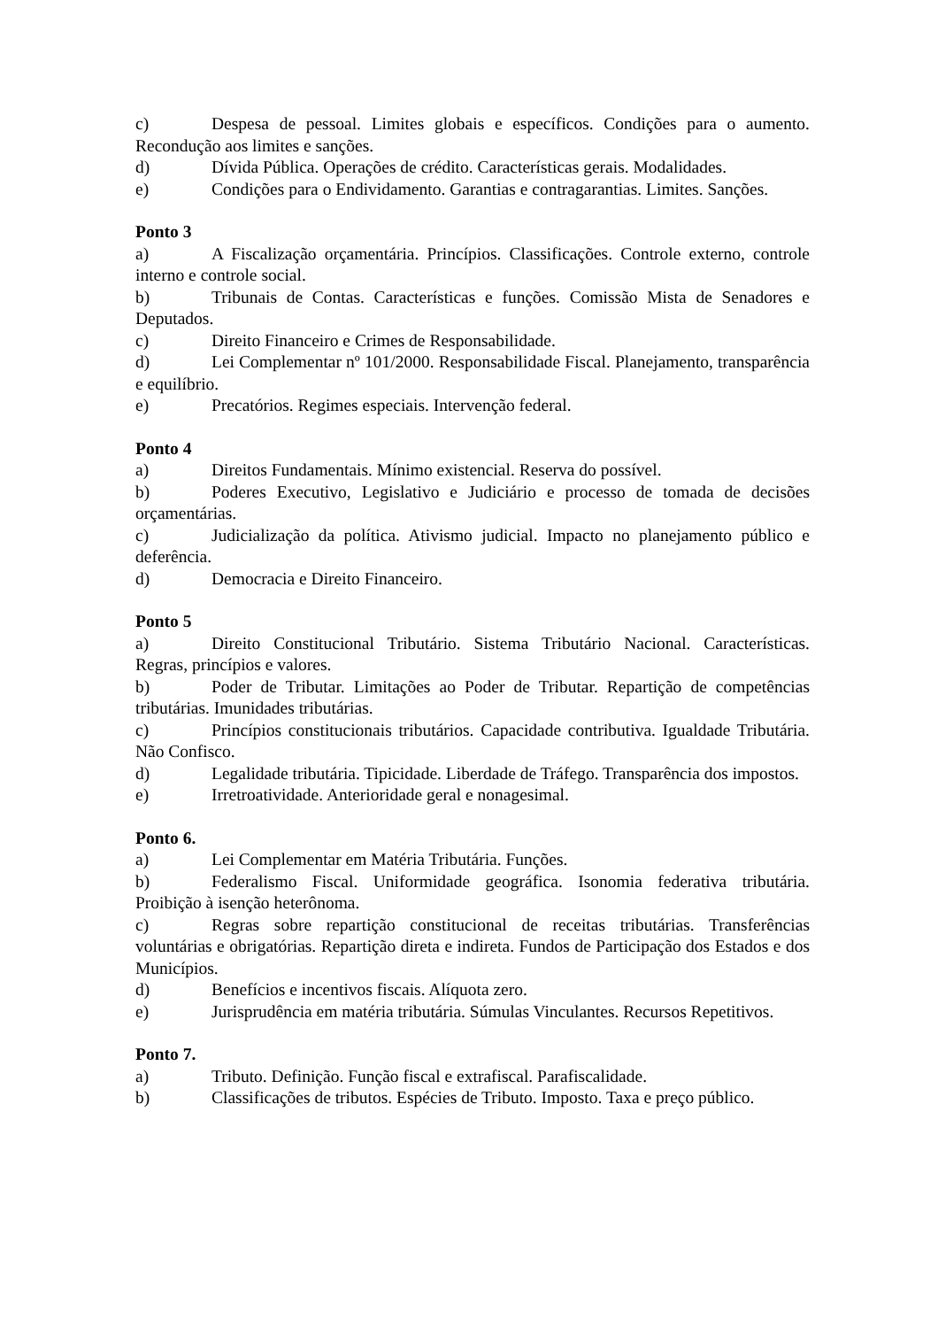c) Despesa de pessoal. Limites globais e específicos. Condições para o aumento. Recondução aos limites e sanções.
d) Dívida Pública. Operações de crédito. Características gerais. Modalidades.
e) Condições para o Endividamento. Garantias e contragarantias. Limites. Sanções.
Ponto 3
a) A Fiscalização orçamentária. Princípios. Classificações. Controle externo, controle interno e controle social.
b) Tribunais de Contas. Características e funções. Comissão Mista de Senadores e Deputados.
c) Direito Financeiro e Crimes de Responsabilidade.
d) Lei Complementar nº 101/2000. Responsabilidade Fiscal. Planejamento, transparência e equilíbrio.
e) Precatórios. Regimes especiais. Intervenção federal.
Ponto 4
a) Direitos Fundamentais. Mínimo existencial. Reserva do possível.
b) Poderes Executivo, Legislativo e Judiciário e processo de tomada de decisões orçamentárias.
c) Judicialização da política. Ativismo judicial. Impacto no planejamento público e deferência.
d) Democracia e Direito Financeiro.
Ponto 5
a) Direito Constitucional Tributário. Sistema Tributário Nacional. Características. Regras, princípios e valores.
b) Poder de Tributar. Limitações ao Poder de Tributar. Repartição de competências tributárias. Imunidades tributárias.
c) Princípios constitucionais tributários. Capacidade contributiva. Igualdade Tributária. Não Confisco.
d) Legalidade tributária. Tipicidade. Liberdade de Tráfego. Transparência dos impostos.
e) Irretroatividade. Anterioridade geral e nonagesimal.
Ponto 6.
a) Lei Complementar em Matéria Tributária. Funções.
b) Federalismo Fiscal. Uniformidade geográfica. Isonomia federativa tributária. Proibição à isenção heterônoma.
c) Regras sobre repartição constitucional de receitas tributárias. Transferências voluntárias e obrigatórias. Repartição direta e indireta. Fundos de Participação dos Estados e dos Municípios.
d) Benefícios e incentivos fiscais. Alíquota zero.
e) Jurisprudência em matéria tributária. Súmulas Vinculantes. Recursos Repetitivos.
Ponto 7.
a) Tributo. Definição. Função fiscal e extrafiscal. Parafiscalidade.
b) Classificações de tributos. Espécies de Tributo. Imposto. Taxa e preço público.